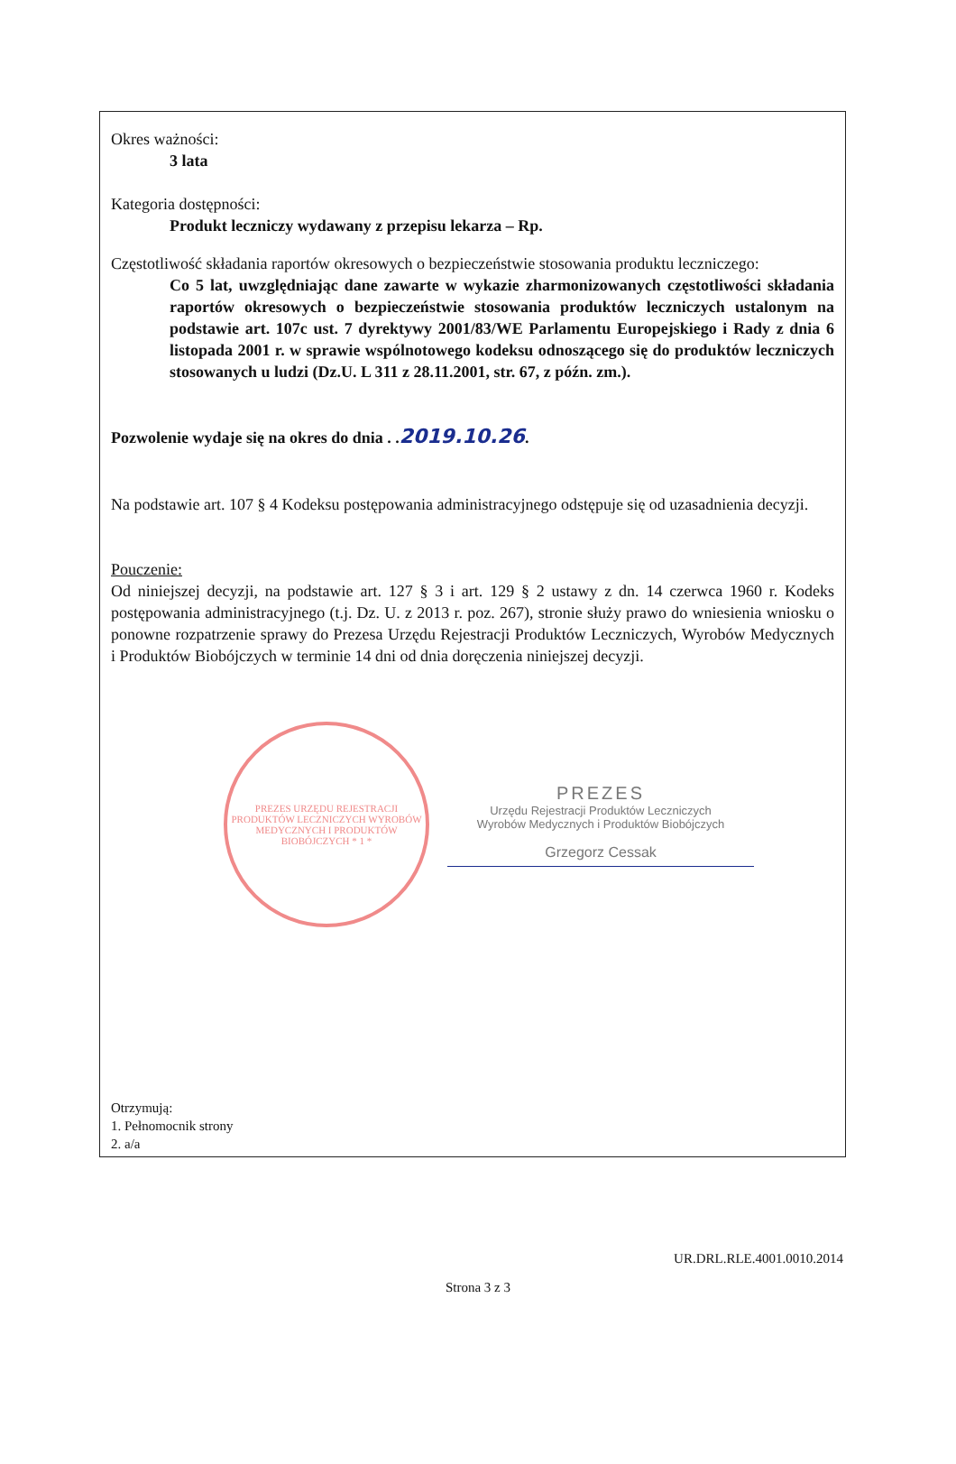Okres ważności:
3 lata
Kategoria dostępności:
Produkt leczniczy wydawany z przepisu lekarza – Rp.
Częstotliwość składania raportów okresowych o bezpieczeństwie stosowania produktu leczniczego:
Co 5 lat, uwzględniając dane zawarte w wykazie zharmonizowanych częstotliwości składania raportów okresowych o bezpieczeństwie stosowania produktów leczniczych ustalonym na podstawie art. 107c ust. 7 dyrektywy 2001/83/WE Parlamentu Europejskiego i Rady z dnia 6 listopada 2001 r. w sprawie wspólnotowego kodeksu odnoszącego się do produktów leczniczych stosowanych u ludzi (Dz.U. L 311 z 28.11.2001, str. 67, z późn. zm.).
Pozwolenie wydaje się na okres do dnia . .2019.10.26.
Na podstawie art. 107 § 4 Kodeksu postępowania administracyjnego odstępuje się od uzasadnienia decyzji.
Pouczenie:
Od niniejszej decyzji, na podstawie art. 127 § 3 i art. 129 § 2 ustawy z dn. 14 czerwca 1960 r. Kodeks postępowania administracyjnego (t.j. Dz. U. z 2013 r. poz. 267), stronie służy prawo do wniesienia wniosku o ponowne rozpatrzenie sprawy do Prezesa Urzędu Rejestracji Produktów Leczniczych, Wyrobów Medycznych i Produktów Biobójczych w terminie 14 dni od dnia doręczenia niniejszej decyzji.
PREZES URZĘDU REJESTRACJI PRODUKTÓW LECZNICZYCH WYROBÓW MEDYCZNYCH I PRODUKTÓW BIOBÓJCZYCH * 1 *
PREZES
Urzędu Rejestracji Produktów Leczniczych
Wyrobów Medycznych i Produktów Biobójczych
Grzegorz Cessak
Otrzymują:
1. Pełnomocnik strony
2. a/a
UR.DRL.RLE.4001.0010.2014
Strona 3 z 3